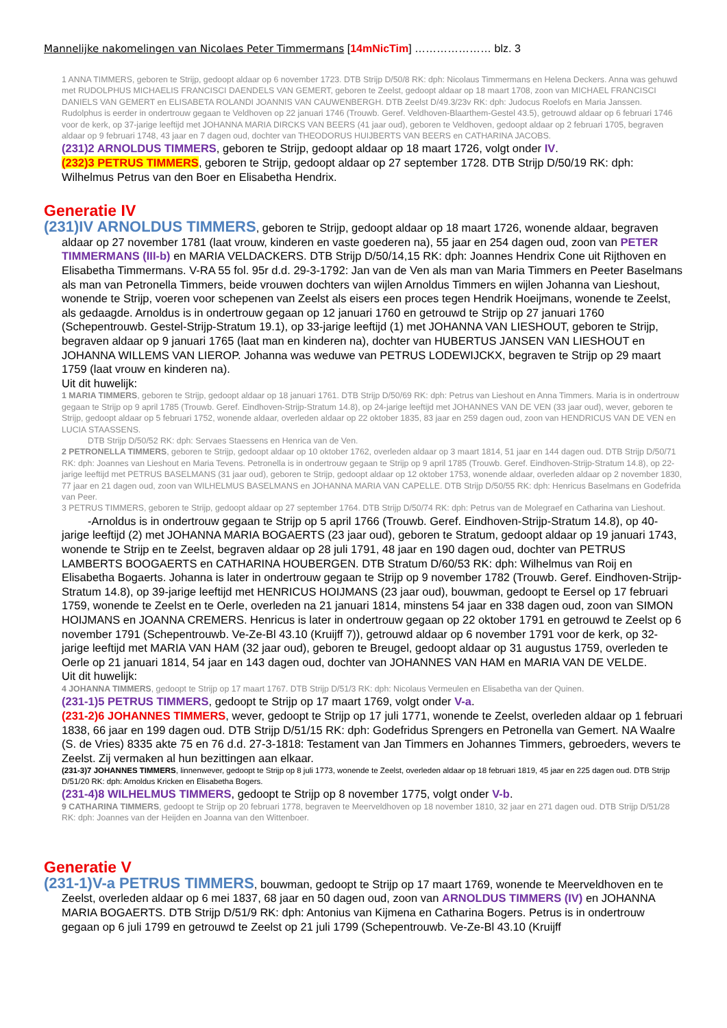Mannelijke nakomelingen van Nicolaes Peter Timmermans [14mNicTim] ………………… blz. 3
1 ANNA TIMMERS, geboren te Strijp, gedoopt aldaar op 6 november 1723. DTB Strijp D/50/8 RK: dph: Nicolaus Timmermans en Helena Deckers. Anna was gehuwd met RUDOLPHUS MICHAELIS FRANCISCI DAENDELS VAN GEMERT, geboren te Zeelst, gedoopt aldaar op 18 maart 1708, zoon van MICHAEL FRANCISCI DANIELS VAN GEMERT en ELISABETA ROLANDI JOANNIS VAN CAUWENBERGH. DTB Zeelst D/49.3/23v RK: dph: Judocus Roelofs en Maria Janssen. Rudolphus is eerder in ondertrouw gegaan te Veldhoven op 22 januari 1746 (Trouwb. Geref. Veldhoven-Blaarthem-Gestel 43.5), getrouwd aldaar op 6 februari 1746 voor de kerk, op 37-jarige leeftijd met JOHANNA MARIA DIRCKS VAN BEERS (41 jaar oud), geboren te Veldhoven, gedoopt aldaar op 2 februari 1705, begraven aldaar op 9 februari 1748, 43 jaar en 7 dagen oud, dochter van THEODORUS HUIJBERTS VAN BEERS en CATHARINA JACOBS.
(231)2 ARNOLDUS TIMMERS, geboren te Strijp, gedoopt aldaar op 18 maart 1726, volgt onder IV.
(232)3 PETRUS TIMMERS, geboren te Strijp, gedoopt aldaar op 27 september 1728. DTB Strijp D/50/19 RK: dph: Wilhelmus Petrus van den Boer en Elisabetha Hendrix.
Generatie IV
(231)IV ARNOLDUS TIMMERS, geboren te Strijp, gedoopt aldaar op 18 maart 1726, wonende aldaar, begraven aldaar op 27 november 1781 (laat vrouw, kinderen en vaste goederen na), 55 jaar en 254 dagen oud, zoon van PETER TIMMERMANS (III-b) en MARIA VELDACKERS. DTB Strijp D/50/14,15 RK: dph: Joannes Hendrix Cone uit Rijthoven en Elisabetha Timmermans. V-RA 55 fol. 95r d.d. 29-3-1792: Jan van de Ven als man van Maria Timmers en Peeter Baselmans als man van Petronella Timmers, beide vrouwen dochters van wijlen Arnoldus Timmers en wijlen Johanna van Lieshout, wonende te Strijp, voeren voor schepenen van Zeelst als eisers een proces tegen Hendrik Hoeijmans, wonende te Zeelst, als gedaagde. Arnoldus is in ondertrouw gegaan op 12 januari 1760 en getrouwd te Strijp op 27 januari 1760 (Schepentrouwb. Gestel-Strijp-Stratum 19.1), op 33-jarige leeftijd (1) met JOHANNA VAN LIESHOUT, geboren te Strijp, begraven aldaar op 9 januari 1765 (laat man en kinderen na), dochter van HUBERTUS JANSEN VAN LIESHOUT en JOHANNA WILLEMS VAN LIEROP. Johanna was weduwe van PETRUS LODEWIJCKX, begraven te Strijp op 29 maart 1759 (laat vrouw en kinderen na).
Uit dit huwelijk:
1 MARIA TIMMERS, geboren te Strijp, gedoopt aldaar op 18 januari 1761. DTB Strijp D/50/69 RK: dph: Petrus van Lieshout en Anna Timmers. Maria is in ondertrouw gegaan te Strijp op 9 april 1785 (Trouwb. Geref. Eindhoven-Strijp-Stratum 14.8), op 24-jarige leeftijd met JOHANNES VAN DE VEN (33 jaar oud), wever, geboren te Strijp, gedoopt aldaar op 5 februari 1752, wonende aldaar, overleden aldaar op 22 oktober 1835, 83 jaar en 259 dagen oud, zoon van HENDRICUS VAN DE VEN en LUCIA STAASSENS.
DTB Strijp D/50/52 RK: dph: Servaes Staessens en Henrica van de Ven.
2 PETRONELLA TIMMERS, geboren te Strijp, gedoopt aldaar op 10 oktober 1762, overleden aldaar op 3 maart 1814, 51 jaar en 144 dagen oud. DTB Strijp D/50/71 RK: dph: Joannes van Lieshout en Maria Tevens. Petronella is in ondertrouw gegaan te Strijp op 9 april 1785 (Trouwb. Geref. Eindhoven-Strijp-Stratum 14.8), op 22-jarige leeftijd met PETRUS BASELMANS (31 jaar oud), geboren te Strijp, gedoopt aldaar op 12 oktober 1753, wonende aldaar, overleden aldaar op 2 november 1830, 77 jaar en 21 dagen oud, zoon van WILHELMUS BASELMANS en JOHANNA MARIA VAN CAPELLE. DTB Strijp D/50/55 RK: dph: Henricus Baselmans en Godefrida van Peer.
3 PETRUS TIMMERS, geboren te Strijp, gedoopt aldaar op 27 september 1764. DTB Strijp D/50/74 RK: dph: Petrus van de Molegraef en Catharina van Lieshout.
-Arnoldus is in ondertrouw gegaan te Strijp op 5 april 1766 (Trouwb. Geref. Eindhoven-Strijp-Stratum 14.8), op 40-jarige leeftijd (2) met JOHANNA MARIA BOGAERTS (23 jaar oud), geboren te Stratum, gedoopt aldaar op 19 januari 1743, wonende te Strijp en te Zeelst, begraven aldaar op 28 juli 1791, 48 jaar en 190 dagen oud, dochter van PETRUS LAMBERTS BOOGAERTS en CATHARINA HOUBERGEN. DTB Stratum D/60/53 RK: dph: Wilhelmus van Roij en Elisabetha Bogaerts. Johanna is later in ondertrouw gegaan te Strijp op 9 november 1782 (Trouwb. Geref. Eindhoven-Strijp-Stratum 14.8), op 39-jarige leeftijd met HENRICUS HOIJMANS (23 jaar oud), bouwman, gedoopt te Eersel op 17 februari 1759, wonende te Zeelst en te Oerle, overleden na 21 januari 1814, minstens 54 jaar en 338 dagen oud, zoon van SIMON HOIJMANS en JOANNA CREMERS. Henricus is later in ondertrouw gegaan op 22 oktober 1791 en getrouwd te Zeelst op 6 november 1791 (Schepentrouwb. Ve-Ze-Bl 43.10 (Kruijff 7)), getrouwd aldaar op 6 november 1791 voor de kerk, op 32-jarige leeftijd met MARIA VAN HAM (32 jaar oud), geboren te Breugel, gedoopt aldaar op 31 augustus 1759, overleden te Oerle op 21 januari 1814, 54 jaar en 143 dagen oud, dochter van JOHANNES VAN HAM en MARIA VAN DE VELDE.
Uit dit huwelijk:
4 JOHANNA TIMMERS, gedoopt te Strijp op 17 maart 1767. DTB Strijp D/51/3 RK: dph: Nicolaus Vermeulen en Elisabetha van der Quinen.
(231-1)5 PETRUS TIMMERS, gedoopt te Strijp op 17 maart 1769, volgt onder V-a.
(231-2)6 JOHANNES TIMMERS, wever, gedoopt te Strijp op 17 juli 1771, wonende te Zeelst, overleden aldaar op 1 februari 1838, 66 jaar en 199 dagen oud. DTB Strijp D/51/15 RK: dph: Godefridus Sprengers en Petronella van Gemert. NA Waalre (S. de Vries) 8335 akte 75 en 76 d.d. 27-3-1818: Testament van Jan Timmers en Johannes Timmers, gebroeders, wevers te Zeelst. Zij vermaken al hun bezittingen aan elkaar.
(231-3)7 JOHANNES TIMMERS, linnenwever, gedoopt te Strijp op 8 juli 1773, wonende te Zeelst, overleden aldaar op 18 februari 1819, 45 jaar en 225 dagen oud. DTB Strijp D/51/20 RK: dph: Arnoldus Kricken en Elisabetha Bogers.
(231-4)8 WILHELMUS TIMMERS, gedoopt te Strijp op 8 november 1775, volgt onder V-b.
9 CATHARINA TIMMERS, gedoopt te Strijp op 20 februari 1778, begraven te Meerveldhoven op 18 november 1810, 32 jaar en 271 dagen oud. DTB Strijp D/51/28 RK: dph: Joannes van der Heijden en Joanna van den Wittenboer.
Generatie V
(231-1)V-a PETRUS TIMMERS, bouwman, gedoopt te Strijp op 17 maart 1769, wonende te Meerveldhoven en te Zeelst, overleden aldaar op 6 mei 1837, 68 jaar en 50 dagen oud, zoon van ARNOLDUS TIMMERS (IV) en JOHANNA MARIA BOGAERTS. DTB Strijp D/51/9 RK: dph: Antonius van Kijmena en Catharina Bogers. Petrus is in ondertrouw gegaan op 6 juli 1799 en getrouwd te Zeelst op 21 juli 1799 (Schepentrouwb. Ve-Ze-Bl 43.10 (Kruijff